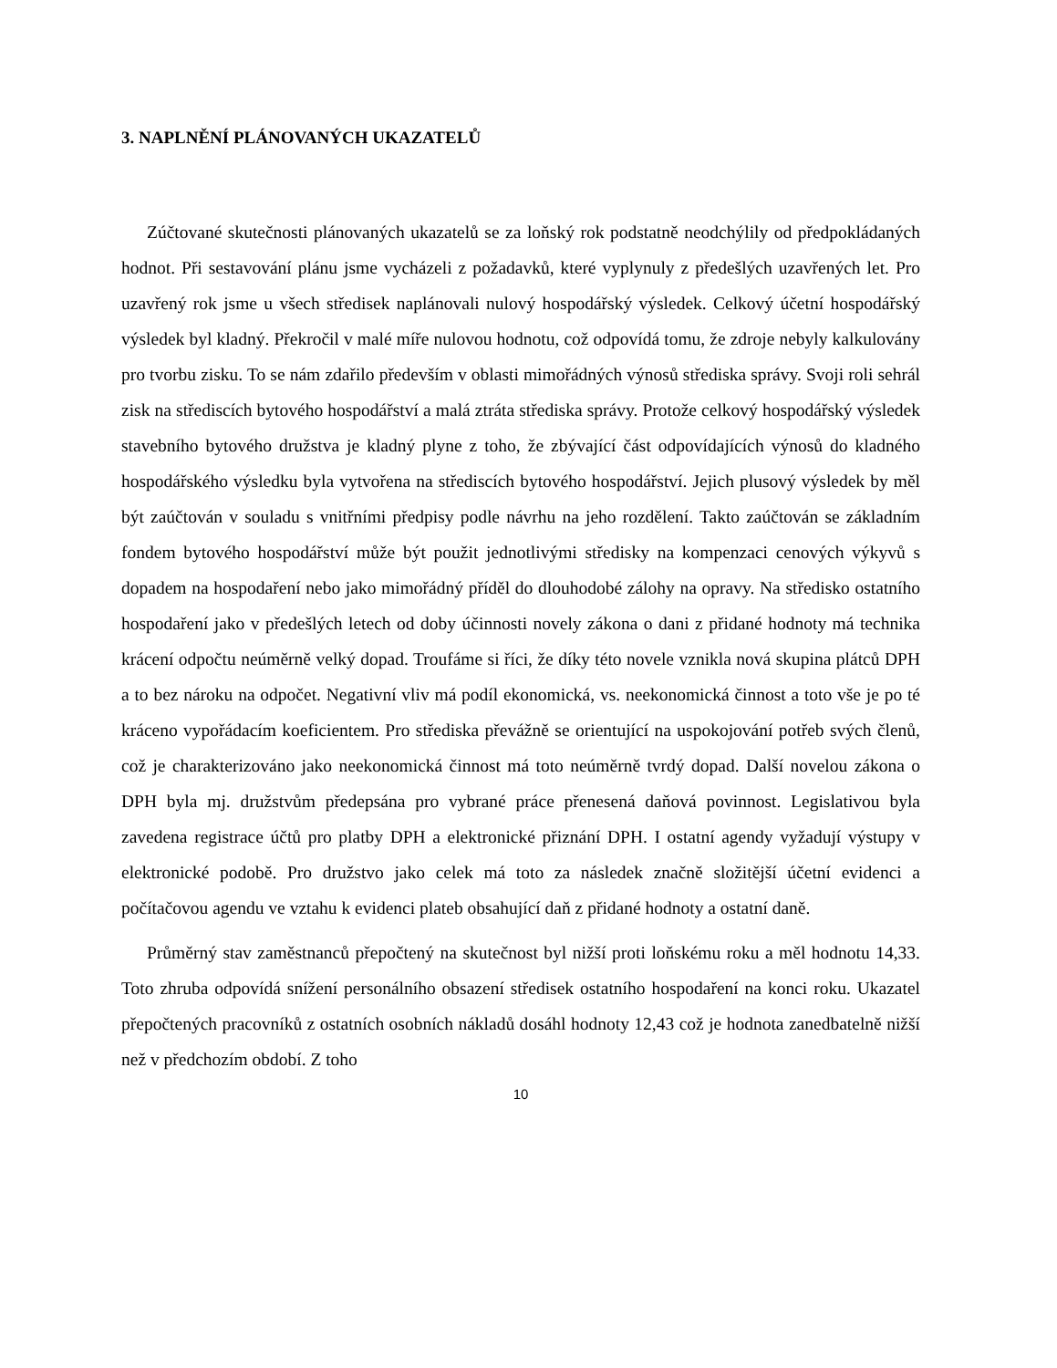3. NAPLNĚNÍ PLÁNOVANÝCH UKAZATELŮ
Zúčtované skutečnosti plánovaných ukazatelů se za loňský rok podstatně neodchýlily od předpokládaných hodnot. Při sestavování plánu jsme vycházeli z požadavků, které vyplynuly z předešlých uzavřených let. Pro uzavřený rok jsme u všech středisek naplánovali nulový hospodářský výsledek. Celkový účetní hospodářský výsledek byl kladný. Překročil v malé míře nulovou hodnotu, což odpovídá tomu, že zdroje nebyly kalkulovány pro tvorbu zisku. To se nám zdařilo především v oblasti mimořádných výnosů střediska správy. Svoji roli sehrál zisk na střediscích bytového hospodářství a malá ztráta střediska správy. Protože celkový hospodářský výsledek stavebního bytového družstva je kladný plyne z toho, že zbývající část odpovídajících výnosů do kladného hospodářského výsledku byla vytvořena na střediscích bytového hospodářství. Jejich plusový výsledek by měl být zaúčtován v souladu s vnitřními předpisy podle návrhu na jeho rozdělení. Takto zaúčtován se základním fondem bytového hospodářství může být použit jednotlivými středisky na kompenzaci cenových výkyvů s dopadem na hospodaření nebo jako mimořádný příděl do dlouhodobé zálohy na opravy. Na středisko ostatního hospodaření jako v předešlých letech od doby účinnosti novely zákona o dani z přidané hodnoty má technika krácení odpočtu neúměrně velký dopad. Troufáme si říci, že díky této novele vznikla nová skupina plátců DPH a to bez nároku na odpočet. Negativní vliv má podíl ekonomická, vs. neekonomická činnost a toto vše je po té kráceno vypořádacím koeficientem. Pro střediska převážně se orientující na uspokojování potřeb svých členů, což je charakterizováno jako neekonomická činnost má toto neúměrně tvrdý dopad. Další novelou zákona o DPH byla mj. družstvům předepsána pro vybrané práce přenesená daňová povinnost. Legislativou byla zavedena registrace účtů pro platby DPH a elektronické přiznání DPH. I ostatní agendy vyžadují výstupy v elektronické podobě. Pro družstvo jako celek má toto za následek značně složitější účetní evidenci a počítačovou agendu ve vztahu k evidenci plateb obsahující daň z přidané hodnoty a ostatní daně.
Průměrný stav zaměstnanců přepočtený na skutečnost byl nižší proti loňskému roku a měl hodnotu 14,33. Toto zhruba odpovídá snížení personálního obsazení středisek ostatního hospodaření na konci roku. Ukazatel přepočtených pracovníků z ostatních osobních nákladů dosáhl hodnoty 12,43 což je hodnota zanedbatelně nižší než v předchozím období. Z toho
10